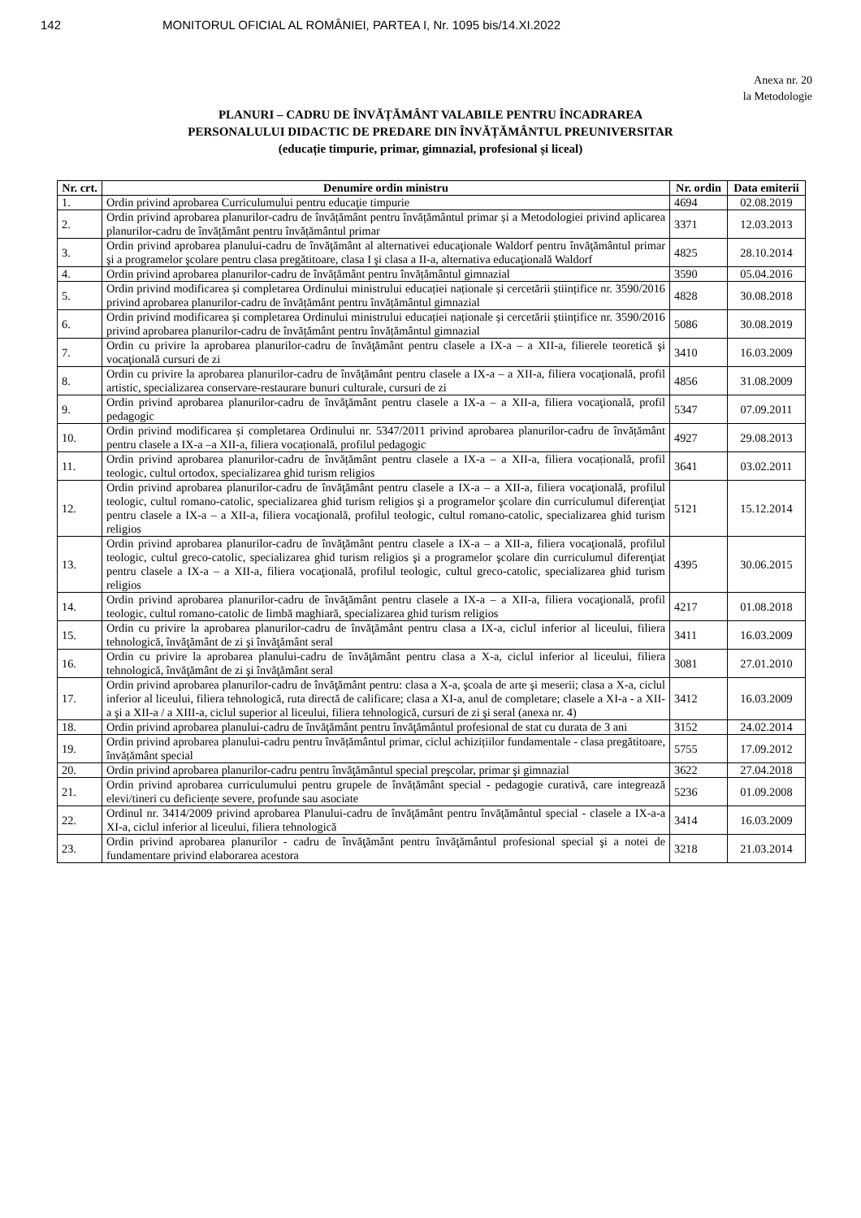142 MONITORUL OFICIAL AL ROMÂNIEI, PARTEA I, Nr. 1095 bis/14.XI.2022
Anexa nr. 20
la Metodologie
PLANURI – CADRU DE ÎNVĂȚĂMÂNT VALABILE PENTRU ÎNCADRAREA
PERSONALULUI DIDACTIC DE PREDARE DIN ÎNVĂȚĂMÂNTUL PREUNIVERSITAR
(educație timpurie, primar, gimnazial, profesional și liceal)
| Nr. crt. | Denumire ordin ministru | Nr. ordin | Data emiterii |
| --- | --- | --- | --- |
| 1. | Ordin privind aprobarea Curriculumului pentru educaţie timpurie | 4694 | 02.08.2019 |
| 2. | Ordin privind aprobarea planurilor-cadru de învățământ pentru învățământul primar și a Metodologiei privind aplicarea planurilor-cadru de învățământ pentru învățământul primar | 3371 | 12.03.2013 |
| 3. | Ordin privind aprobarea planului-cadru de învăţământ al alternativei educaţionale Waldorf pentru învăţământul primar şi a programelor şcolare pentru clasa pregătitoare, clasa I şi clasa a II-a, alternativa educaţională Waldorf | 4825 | 28.10.2014 |
| 4. | Ordin privind aprobarea planurilor-cadru de învățământ pentru învățământul gimnazial | 3590 | 05.04.2016 |
| 5. | Ordin privind modificarea și completarea Ordinului ministrului educației naționale și cercetării științifice nr. 3590/2016 privind aprobarea planurilor-cadru de învățământ pentru învățământul gimnazial | 4828 | 30.08.2018 |
| 6. | Ordin privind modificarea și completarea Ordinului ministrului educației naționale și cercetării științifice nr. 3590/2016 privind aprobarea planurilor-cadru de învățământ pentru învățământul gimnazial | 5086 | 30.08.2019 |
| 7. | Ordin cu privire la aprobarea planurilor-cadru de învăţământ pentru clasele a IX-a – a XII-a, filierele teoretică şi vocaţională cursuri de zi | 3410 | 16.03.2009 |
| 8. | Ordin cu privire la aprobarea planurilor-cadru de învăţământ pentru clasele a IX-a – a XII-a, filiera vocaţională, profil artistic, specializarea conservare-restaurare bunuri culturale, cursuri de zi | 4856 | 31.08.2009 |
| 9. | Ordin privind aprobarea planurilor-cadru de învăţământ pentru clasele a IX-a – a XII-a, filiera vocaţională, profil pedagogic | 5347 | 07.09.2011 |
| 10. | Ordin privind modificarea și completarea Ordinului nr. 5347/2011 privind aprobarea planurilor-cadru de învățământ pentru clasele a IX-a –a XII-a, filiera vocațională, profilul pedagogic | 4927 | 29.08.2013 |
| 11. | Ordin privind aprobarea planurilor-cadru de învățământ pentru clasele a IX-a – a XII-a, filiera vocațională, profil teologic, cultul ortodox, specializarea ghid turism religios | 3641 | 03.02.2011 |
| 12. | Ordin privind aprobarea planurilor-cadru de învăţământ pentru clasele a IX-a – a XII-a, filiera vocaţională, profilul teologic, cultul romano-catolic, specializarea ghid turism religios şi a programelor şcolare din curriculumul diferenţiat pentru clasele a IX-a – a XII-a, filiera vocaţională, profilul teologic, cultul romano-catolic, specializarea ghid turism religios | 5121 | 15.12.2014 |
| 13. | Ordin privind aprobarea planurilor-cadru de învăţământ pentru clasele a IX-a – a XII-a, filiera vocaţională, profilul teologic, cultul greco-catolic, specializarea ghid turism religios şi a programelor şcolare din curriculumul diferenţiat pentru clasele a IX-a – a XII-a, filiera vocaţională, profilul teologic, cultul greco-catolic, specializarea ghid turism religios | 4395 | 30.06.2015 |
| 14. | Ordin privind aprobarea planurilor-cadru de învăţământ pentru clasele a IX-a – a XII-a, filiera vocaţională, profil teologic, cultul romano-catolic de limbă maghiară, specializarea ghid turism religios | 4217 | 01.08.2018 |
| 15. | Ordin cu privire la aprobarea planurilor-cadru de învăţământ pentru clasa a IX-a, ciclul inferior al liceului, filiera tehnologică, învăţământ de zi şi învăţământ seral | 3411 | 16.03.2009 |
| 16. | Ordin cu privire la aprobarea planului-cadru de învăţământ pentru clasa a X-a, ciclul inferior al liceului, filiera tehnologică, învăţământ de zi şi învăţământ seral | 3081 | 27.01.2010 |
| 17. | Ordin privind aprobarea planurilor-cadru de învăţământ pentru: clasa a X-a, şcoala de arte şi meserii; clasa a X-a, ciclul inferior al liceului, filiera tehnologică, ruta directă de calificare; clasa a XI-a, anul de completare; clasele a XI-a - a XII-a şi a XII-a / a XIII-a, ciclul superior al liceului, filiera tehnologică, cursuri de zi şi seral (anexa nr. 4) | 3412 | 16.03.2009 |
| 18. | Ordin privind aprobarea planului-cadru de învăţământ pentru învăţământul profesional de stat cu durata de 3 ani | 3152 | 24.02.2014 |
| 19. | Ordin privind aprobarea planului-cadru pentru învățământul primar, ciclul achizițiilor fundamentale - clasa pregătitoare, învățământ special | 5755 | 17.09.2012 |
| 20. | Ordin privind aprobarea planurilor-cadru pentru învăţământul special preşcolar, primar şi gimnazial | 3622 | 27.04.2018 |
| 21. | Ordin privind aprobarea curriculumului pentru grupele de învățământ special - pedagogie curativă, care integrează elevi/tineri cu deficiențe severe, profunde sau asociate | 5236 | 01.09.2008 |
| 22. | Ordinul nr. 3414/2009 privind aprobarea Planului-cadru de învăţământ pentru învăţământul special - clasele a IX-a-a XI-a, ciclul inferior al liceului, filiera tehnologică | 3414 | 16.03.2009 |
| 23. | Ordin privind aprobarea planurilor - cadru de învăţământ pentru învăţământul profesional special şi a notei de fundamentare privind elaborarea acestora | 3218 | 21.03.2014 |